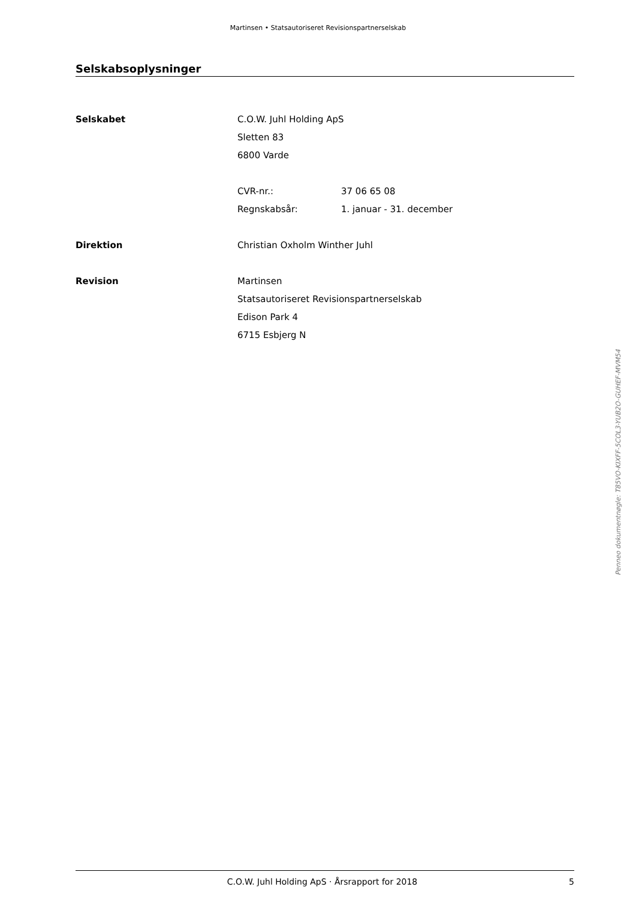Martinsen • Statsautoriseret Revisionspartnerselskab
Selskabsoplysninger
Selskabet C.O.W. Juhl Holding ApS
Sletten 83
6800 Varde
CVR-nr.: 37 06 65 08
Regnskabsår: 1. januar - 31. december
Direktion Christian Oxholm Winther Juhl
Revision Martinsen
Statsautoriseret Revisionspartnerselskab
Edison Park 4
6715 Esbjerg N
Penneo dokumentnøgle: T85VO-KIXFF-5COL3-YUB2O-GUHEF-MVM54
C.O.W. Juhl Holding ApS · Årsrapport for 2018 5